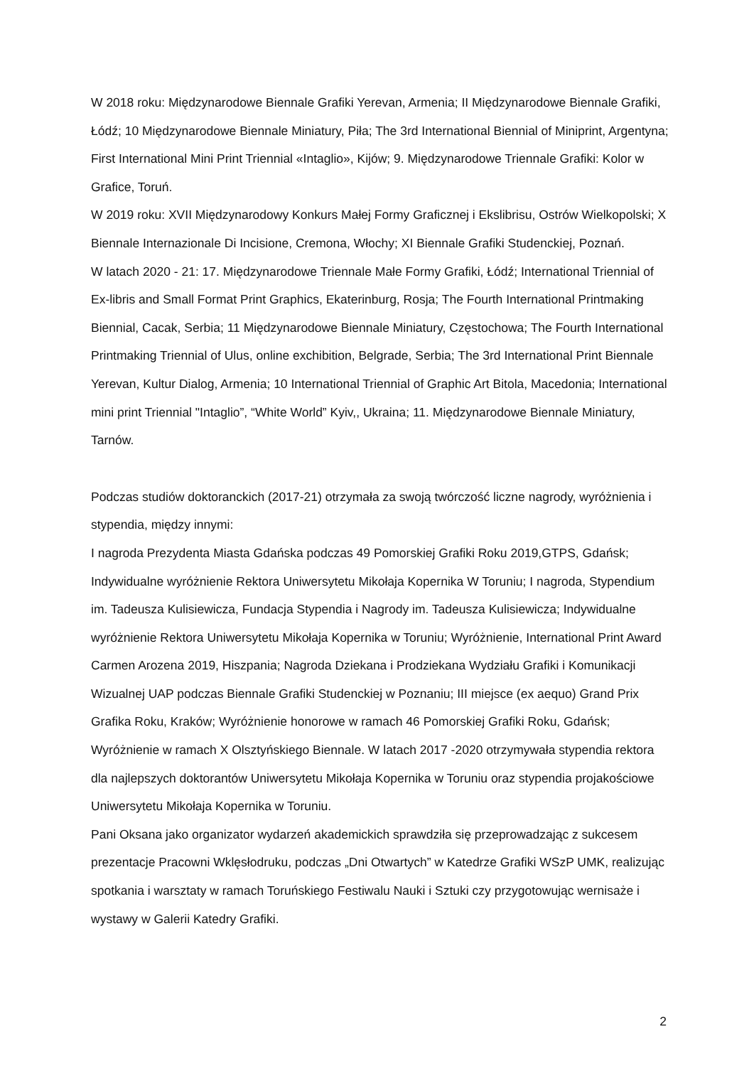W 2018 roku: Międzynarodowe Biennale Grafiki Yerevan, Armenia; II Międzynarodowe Biennale Grafiki, Łódź; 10 Międzynarodowe Biennale Miniatury, Piła; The 3rd International Biennial of Miniprint, Argentyna; First International Mini Print Triennial «Intaglio», Kijów; 9. Międzynarodowe Triennale Grafiki: Kolor w Grafice, Toruń.
W 2019 roku: XVII Międzynarodowy Konkurs Małej Formy Graficznej i Ekslibrisu, Ostrów Wielkopolski; X Biennale Internazionale Di Incisione, Cremona, Włochy; XI Biennale Grafiki Studenckiej, Poznań.
W latach 2020 - 21: 17. Międzynarodowe Triennale Małe Formy Grafiki, Łódź; International Triennial of Ex-libris and Small Format Print Graphics, Ekaterinburg, Rosja; The Fourth International Printmaking Biennial, Cacak, Serbia; 11 Międzynarodowe Biennale Miniatury, Częstochowa; The Fourth International Printmaking Triennial of Ulus, online exchibition, Belgrade, Serbia; The 3rd International Print Biennale Yerevan, Kultur Dialog, Armenia; 10 International Triennial of Graphic Art Bitola, Macedonia; International mini print Triennial "Intaglio”, “White World” Kyiv,, Ukraina; 11. Międzynarodowe Biennale Miniatury, Tarnów.
Podczas studiów doktoranckich (2017-21) otrzymała za swoją twórczość liczne nagrody, wyróżnienia i stypendia, między innymi:
I nagroda Prezydenta Miasta Gdańska podczas 49 Pomorskiej Grafiki Roku 2019,GTPS, Gdańsk; Indywidualne wyróżnienie Rektora Uniwersytetu Mikołaja Kopernika W Toruniu; I nagroda, Stypendium im. Tadeusza Kulisiewicza, Fundacja Stypendia i Nagrody im. Tadeusza Kulisiewicza; Indywidualne wyróżnienie Rektora Uniwersytetu Mikołaja Kopernika w Toruniu; Wyróżnienie, International Print Award Carmen Arozena 2019, Hiszpania; Nagroda Dziekana i Prodziekana Wydziału Grafiki i Komunikacji Wizualnej UAP podczas Biennale Grafiki Studenckiej w Poznaniu; III miejsce (ex aequo) Grand Prix Grafika Roku, Kraków; Wyróżnienie honorowe w ramach 46 Pomorskiej Grafiki Roku, Gdańsk; Wyróżnienie w ramach X Olsztyńskiego Biennale. W latach 2017 -2020 otrzymywała stypendia rektora dla najlepszych doktorantów Uniwersytetu Mikołaja Kopernika w Toruniu oraz stypendia projakościowe Uniwersytetu Mikołaja Kopernika w Toruniu.
Pani Oksana jako organizator wydarzeń akademickich sprawdziła się przeprowadzając z sukcesem prezentacje Pracowni Wklęsłodruku, podczas „Dni Otwartych” w Katedrze Grafiki WSzP UMK, realizując spotkania i warsztaty w ramach Toruńskiego Festiwalu Nauki i Sztuki czy przygotowując wernisaże i wystawy w Galerii Katedry Grafiki.
2